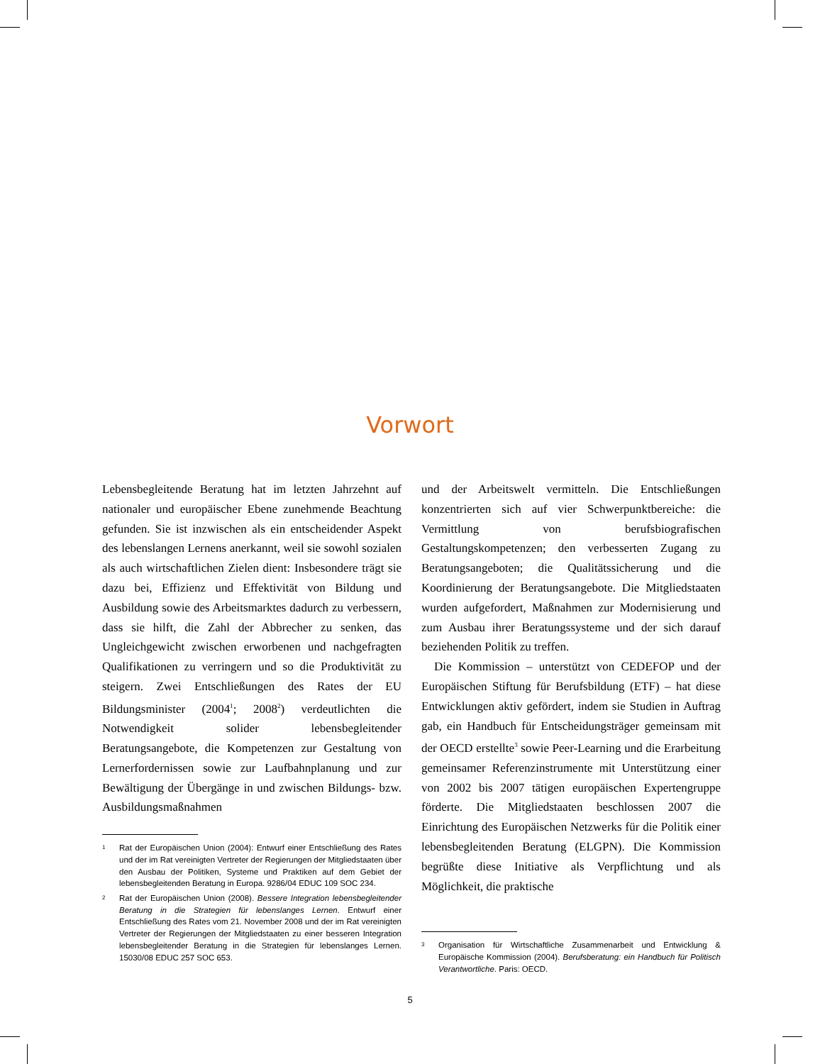Vorwort
Lebensbegleitende Beratung hat im letzten Jahrzehnt auf nationaler und europäischer Ebene zunehmende Beachtung gefunden. Sie ist inzwischen als ein entscheidender Aspekt des lebenslangen Lernens anerkannt, weil sie sowohl sozialen als auch wirtschaftlichen Zielen dient: Insbesondere trägt sie dazu bei, Effizienz und Effektivität von Bildung und Ausbildung sowie des Arbeitsmarktes dadurch zu verbessern, dass sie hilft, die Zahl der Abbrecher zu senken, das Ungleichgewicht zwischen erworbenen und nachgefragten Qualifikationen zu verringern und so die Produktivität zu steigern. Zwei Entschließungen des Rates der EU Bildungsminister (2004<sup>1</sup>; 2008<sup>2</sup>) verdeutlichten die Notwendigkeit solider lebensbegleitender Beratungsangebote, die Kompetenzen zur Gestaltung von Lernerfordernissen sowie zur Laufbahnplanung und zur Bewältigung der Übergänge in und zwischen Bildungs- bzw. Ausbildungsmaßnahmen
1 Rat der Europäischen Union (2004): Entwurf einer Entschließung des Rates und der im Rat vereinigten Vertreter der Regierungen der Mitgliedstaaten über den Ausbau der Politiken, Systeme und Praktiken auf dem Gebiet der lebensbegleitenden Beratung in Europa. 9286/04 EDUC 109 SOC 234.
2 Rat der Europäischen Union (2008). Bessere Integration lebensbegleitender Beratung in die Strategien für lebenslanges Lernen. Entwurf einer Entschließung des Rates vom 21. November 2008 und der im Rat vereinigten Vertreter der Regierungen der Mitgliedstaaten zu einer besseren Integration lebensbegleitender Beratung in die Strategien für lebenslanges Lernen. 15030/08 EDUC 257 SOC 653.
und der Arbeitswelt vermitteln. Die Entschließungen konzentrierten sich auf vier Schwerpunktbereiche: die Vermittlung von berufsbiografischen Gestaltungskompetenzen; den verbesserten Zugang zu Beratungsangeboten; die Qualitätssicherung und die Koordinierung der Beratungsangebote. Die Mitgliedstaaten wurden aufgefordert, Maßnahmen zur Modernisierung und zum Ausbau ihrer Beratungssysteme und der sich darauf beziehenden Politik zu treffen.
Die Kommission – unterstützt von CEDEFOP und der Europäischen Stiftung für Berufsbildung (ETF) – hat diese Entwicklungen aktiv gefördert, indem sie Studien in Auftrag gab, ein Handbuch für Entscheidungsträger gemeinsam mit der OECD erstellte<sup>3</sup> sowie Peer-Learning und die Erarbeitung gemeinsamer Referenzinstrumente mit Unterstützung einer von 2002 bis 2007 tätigen europäischen Expertengruppe förderte. Die Mitgliedstaaten beschlossen 2007 die Einrichtung des Europäischen Netzwerks für die Politik einer lebensbegleitenden Beratung (ELGPN). Die Kommission begrüßte diese Initiative als Verpflichtung und als Möglichkeit, die praktische
3 Organisation für Wirtschaftliche Zusammenarbeit und Entwicklung & Europäische Kommission (2004). Berufsberatung: ein Handbuch für Politisch Verantwortliche. Paris: OECD.
5